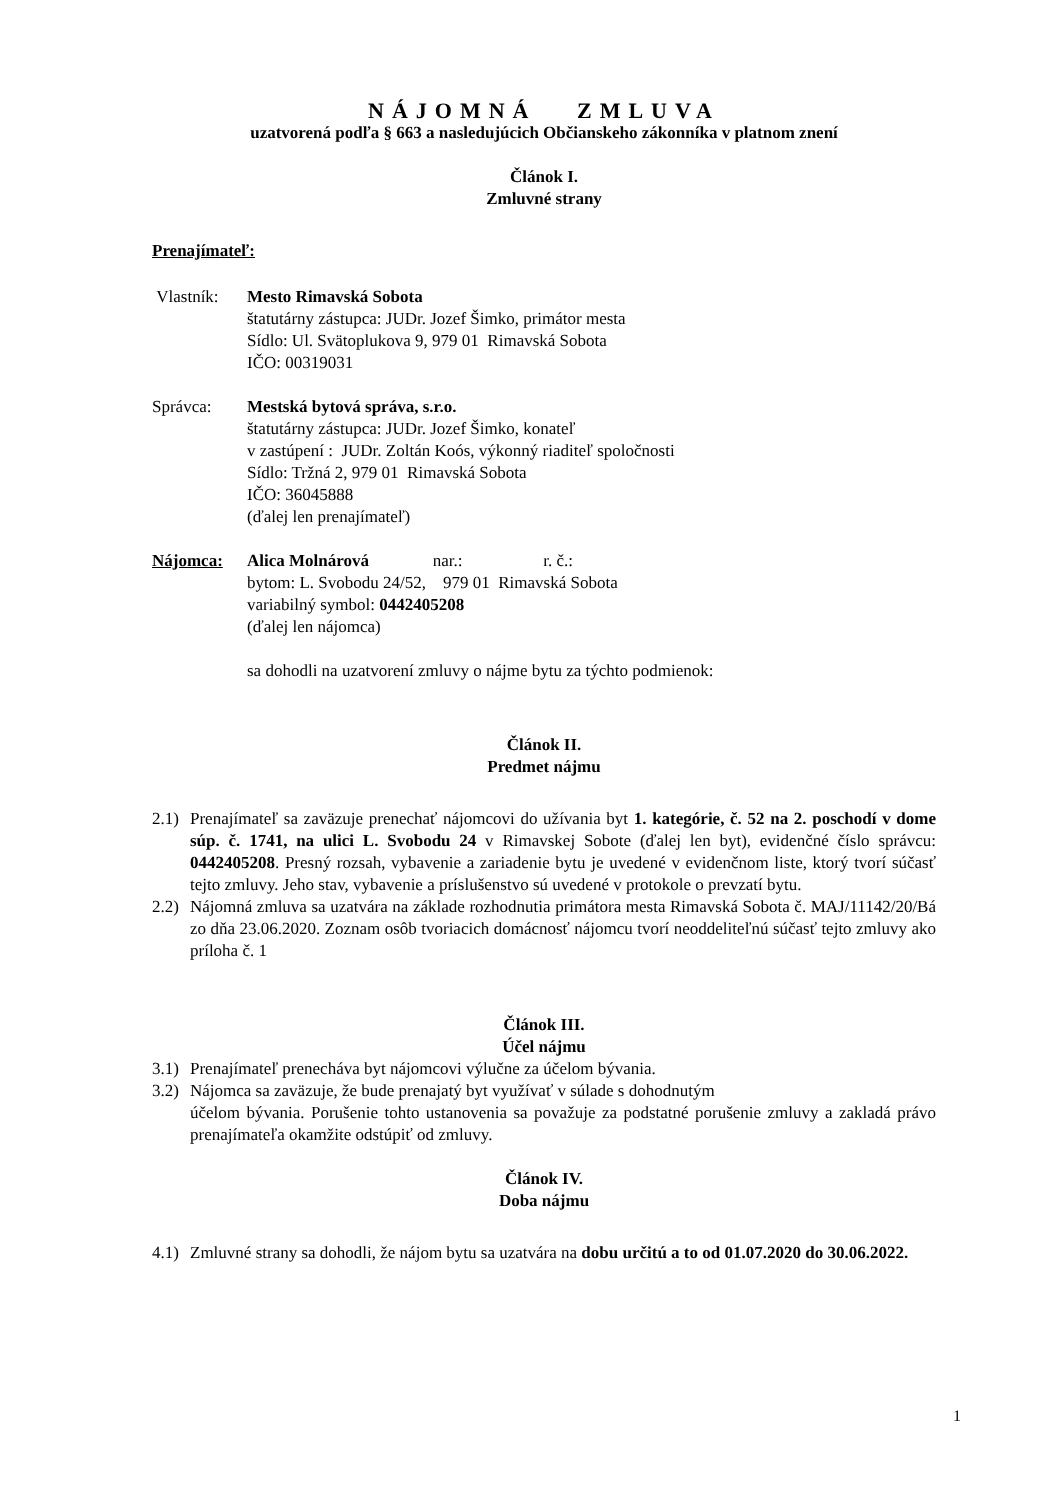NÁJOMNÁ ZMLUVA
uzatvorená podľa § 663 a nasledujúcich Občianskeho zákonníka v platnom znení
Článok I.
Zmluvné strany
Prenajímateľ:
Vlastník: Mesto Rimavská Sobota
štatutárny zástupca: JUDr. Jozef Šimko, primátor mesta
Sídlo: Ul. Svätoplukova 9, 979 01 Rimavská Sobota
IČO: 00319031
Správca: Mestská bytová správa, s.r.o.
štatutárny zástupca: JUDr. Jozef Šimko, konateľ
v zastúpení : JUDr. Zoltán Koós, výkonný riaditeľ spoločnosti
Sídlo: Tržná 2, 979 01 Rimavská Sobota
IČO: 36045888
(ďalej len prenajímateľ)
Nájomca: Alica Molnárová nar.: r. č.:
bytom: L. Svobodu 24/52, 979 01 Rimavská Sobota
variabilný symbol: 0442405208
(ďalej len nájomca)
sa dohodli na uzatvorení zmluvy o nájme bytu za týchto podmienok:
Článok II.
Predmet nájmu
2.1)
Prenajímateľ sa zaväzuje prenechať nájomcovi do užívania byt 1. kategórie, č. 52 na 2. poschodí v dome súp. č. 1741, na ulici L. Svobodu 24 v Rimavskej Sobote (ďalej len byt), evidenčné číslo správcu: 0442405208. Presný rozsah, vybavenie a zariadenie bytu je uvedené v evidenčnom liste, ktorý tvorí súčasť tejto zmluvy. Jeho stav, vybavenie a príslušenstvo sú uvedené v protokole o prevzatí bytu.
2.2)
Nájomná zmluva sa uzatvára na základe rozhodnutia primátora mesta Rimavská Sobota č. MAJ/11142/20/Bá zo dňa 23.06.2020. Zoznam osôb tvoriacich domácnosť nájomcu tvorí neoddeliteľnú súčasť tejto zmluvy ako príloha č. 1
Článok III.
Účel nájmu
3.1)
Prenajímateľ prenecháva byt nájomcovi výlučne za účelom bývania.
3.2)
Nájomca sa zaväzuje, že bude prenajatý byt využívať v súlade s dohodnutým
účelom bývania. Porušenie tohto ustanovenia sa považuje za podstatné porušenie zmluvy a zakladá právo prenajímateľa okamžite odstúpiť od zmluvy.
Článok IV.
Doba nájmu
4.1)
Zmluvné strany sa dohodli, že nájom bytu sa uzatvára na dobu určitú a to od 01.07.2020 do 30.06.2022.
1